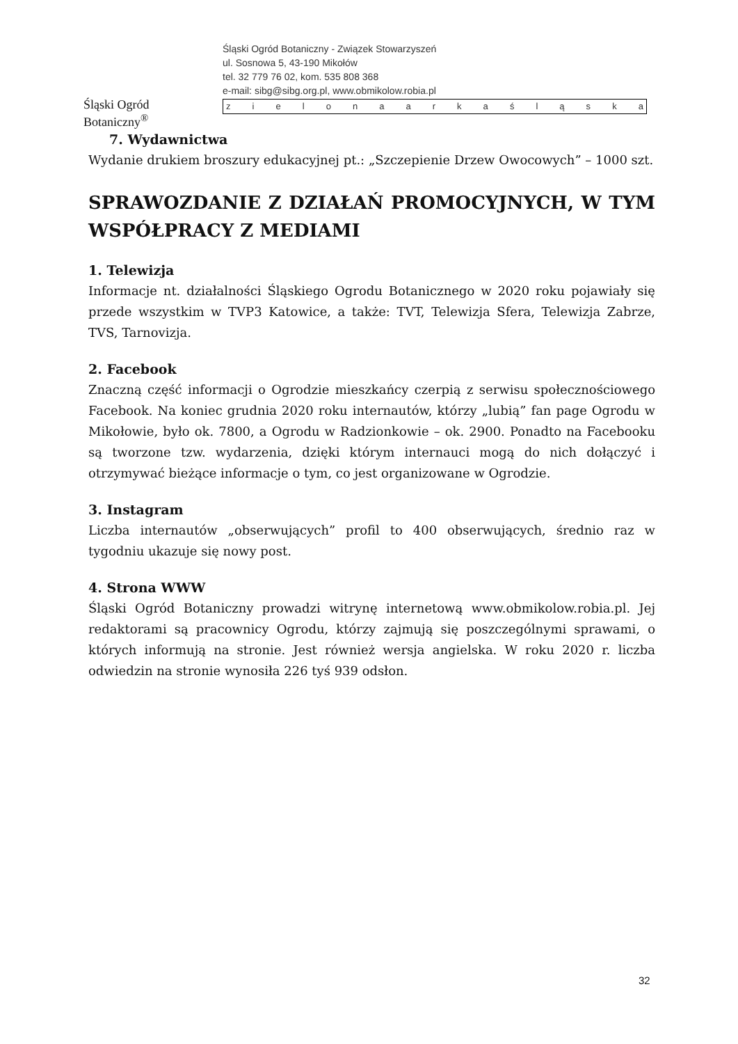Śląski Ogród Botaniczny<sup>®</sup>
Śląski Ogród Botaniczny - Związek Stowarzyszeń
ul. Sosnowa 5, 43-190 Mikołów
tel. 32 779 76 02, kom. 535 808 368
e-mail: sibg@sibg.org.pl, www.obmikolow.robia.pl
z i e l o n a a r k a ś l ą s k a
7. Wydawnictwa
Wydanie drukiem broszury edukacyjnej pt.: „Szczepienie Drzew Owocowych” – 1000 szt.
SPRAWOZDANIE Z DZIAŁAŃ PROMOCYJNYCH, W TYM WSPÓŁPRACY Z MEDIAMI
1. Telewizja
Informacje nt. działalności Śląskiego Ogrodu Botanicznego w 2020 roku pojawiały się przede wszystkim w TVP3 Katowice, a także: TVT, Telewizja Sfera, Telewizja Zabrze, TVS, Tarnovizja.
2. Facebook
Znaczną część informacji o Ogrodzie mieszkańcy czerpią z serwisu społecznościowego Facebook. Na koniec grudnia 2020 roku internautów, którzy „lubią” fan page Ogrodu w Mikołowie, było ok. 7800, a Ogrodu w Radzionkowie – ok. 2900. Ponadto na Facebooku są tworzone tzw. wydarzenia, dzięki którym internauci mogą do nich dołączyć i otrzymywać bieżące informacje o tym, co jest organizowane w Ogrodzie.
3. Instagram
Liczba internautów „obserwujących” profil to 400 obserwujących, średnio raz w tygodniu ukazuje się nowy post.
4. Strona WWW
Śląski Ogród Botaniczny prowadzi witrynę internetową www.obmikolow.robia.pl. Jej redaktorami są pracownicy Ogrodu, którzy zajmują się poszczególnymi sprawami, o których informują na stronie. Jest również wersja angielska. W roku 2020 r. liczba odwiedzin na stronie wynosiła 226 tyś 939 odsłon.
32